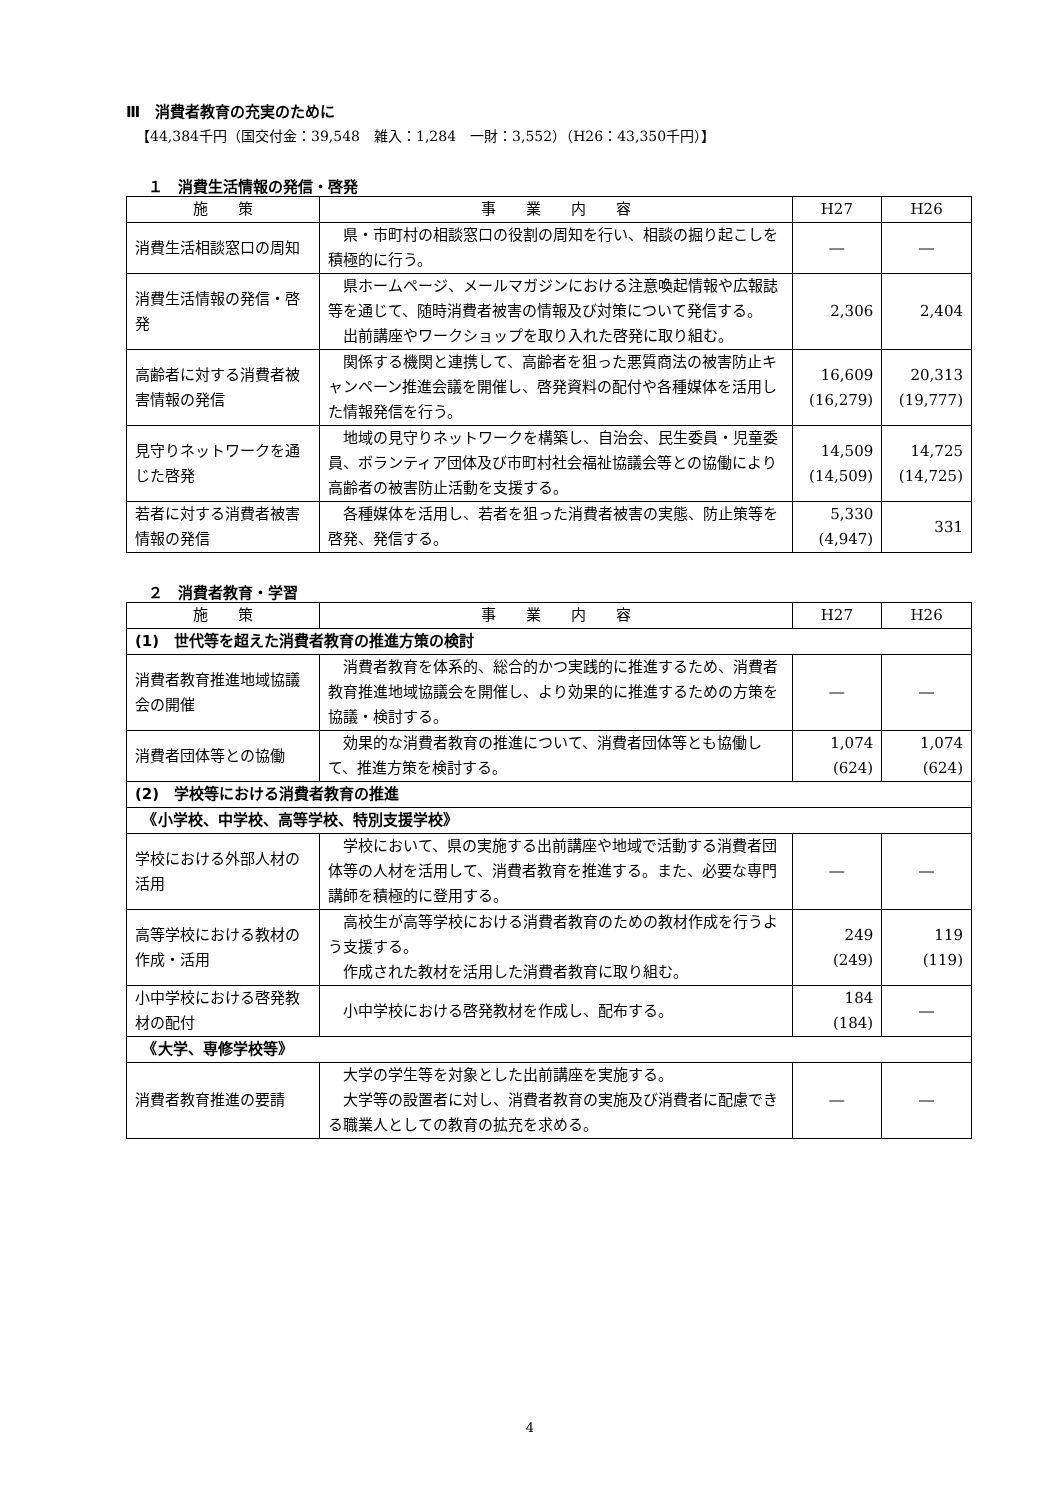Ⅲ　消費者教育の充実のために
【44,384千円（国交付金：39,548　雑入：1,284　一財：3,552）（H26：43,350千円）】
１　消費生活情報の発信・啓発
| 施 策 | 事 業 内 容 | H27 | H26 |
| --- | --- | --- | --- |
| 消費生活相談窓口の周知 | 県・市町村の相談窓口の役割の周知を行い、相談の掘り起こしを積極的に行う。 | ― | ― |
| 消費生活情報の発信・啓発 | 県ホームページ、メールマガジンにおける注意喚起情報や広報誌等を通じて、随時消費者被害の情報及び対策について発信する。 出前講座やワークショップを取り入れた啓発に取り組む。 | 2,306 | 2,404 |
| 高齢者に対する消費者被害情報の発信 | 関係する機関と連携して、高齢者を狙った悪質商法の被害防止キャンペーン推進会議を開催し、啓発資料の配付や各種媒体を活用した情報発信を行う。 | 16,609 (16,279) | 20,313 (19,777) |
| 見守りネットワークを通じた啓発 | 地域の見守りネットワークを構築し、自治会、民生委員・児童委員、ボランティア団体及び市町村社会福祉協議会等との協働により高齢者の被害防止活動を支援する。 | 14,509 (14,509) | 14,725 (14,725) |
| 若者に対する消費者被害情報の発信 | 各種媒体を活用し、若者を狙った消費者被害の実態、防止策等を啓発、発信する。 | 5,330 (4,947) | 331 |
２　消費者教育・学習
| 施 策 | 事 業 内 容 | H27 | H26 |
| --- | --- | --- | --- |
| (1) 世代等を超えた消費者教育の推進方策の検討 | | | |
| 消費者教育推進地域協議会の開催 | 消費者教育を体系的、総合的かつ実践的に推進するため、消費者教育推進地域協議会を開催し、より効果的に推進するための方策を協議・検討する。 | ― | ― |
| 消費者団体等との協働 | 効果的な消費者教育の推進について、消費者団体等とも協働して、推進方策を検討する。 | 1,074 (624) | 1,074 (624) |
| (2) 学校等における消費者教育の推進 | | | |
| 《小学校、中学校、高等学校、特別支援学校》 | | | |
| 学校における外部人材の活用 | 学校において、県の実施する出前講座や地域で活動する消費者団体等の人材を活用して、消費者教育を推進する。また、必要な専門講師を積極的に登用する。 | ― | ― |
| 高等学校における教材の作成・活用 | 高校生が高等学校における消費者教育のための教材作成を行うよう支援する。 作成された教材を活用した消費者教育に取り組む。 | 249 (249) | 119 (119) |
| 小中学校における啓発教材の配付 | 小中学校における啓発教材を作成し、配布する。 | 184 (184) | ― |
| 《大学、専修学校等》 | | | |
| 消費者教育推進の要請 | 大学の学生等を対象とした出前講座を実施する。 大学等の設置者に対し、消費者教育の実施及び消費者に配慮できる職業人としての教育の拡充を求める。 | ― | ― |
4